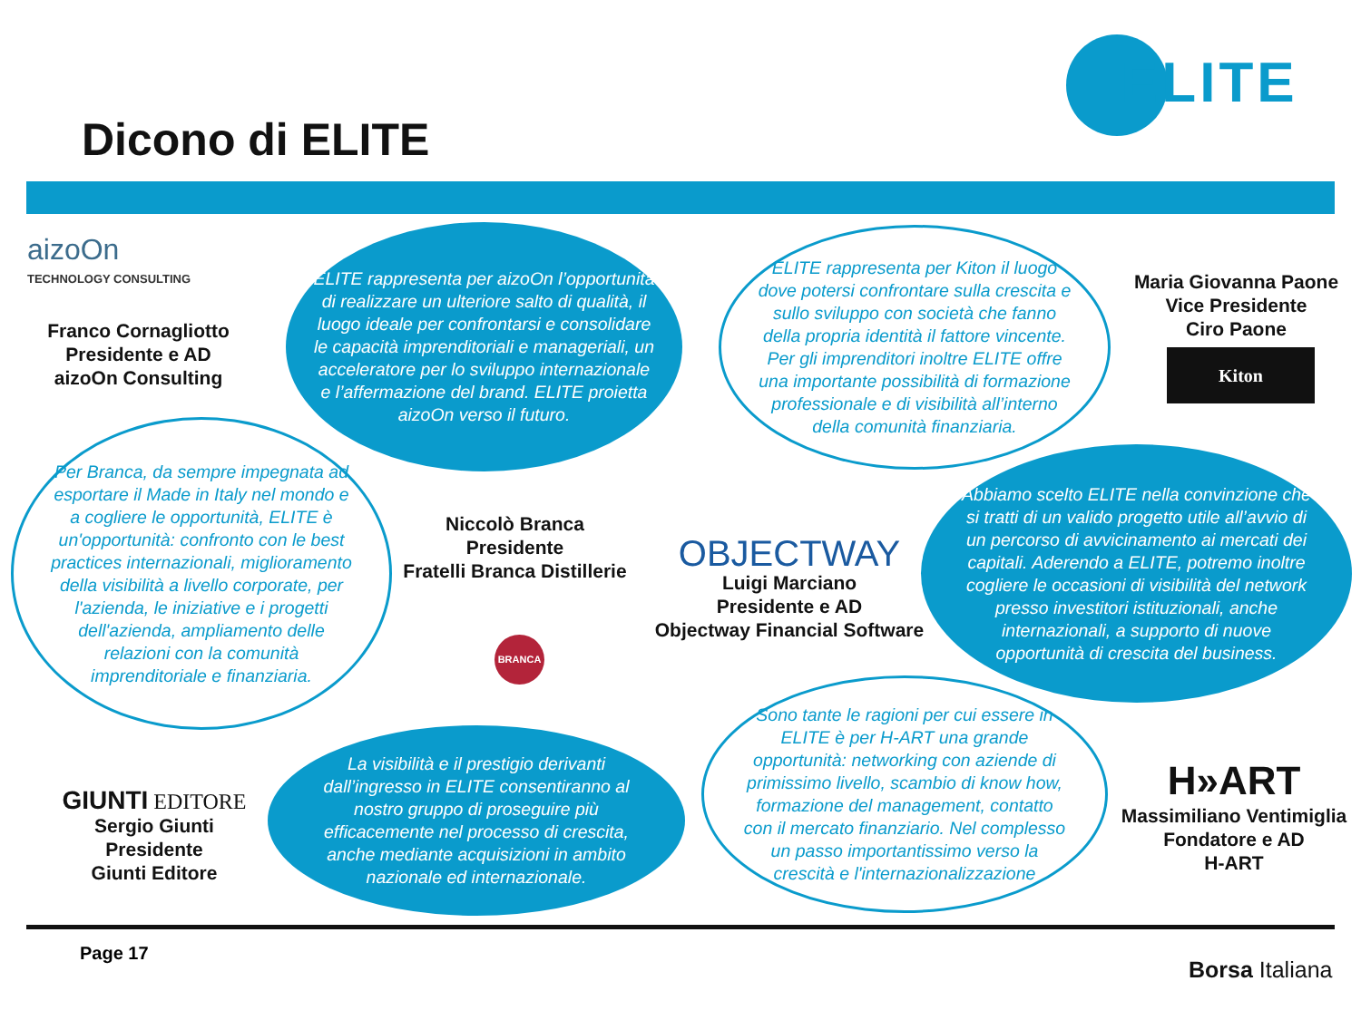Dicono di ELITE
ELITE
aizoOn
TECHNOLOGY CONSULTING
Franco Cornagliotto
Presidente e AD
aizoOn Consulting
ELITE rappresenta per aizoOn l’opportunità di realizzare un ulteriore salto di qualità, il luogo ideale per confrontarsi e consolidare le capacità imprenditoriali e manageriali, un acceleratore per lo sviluppo internazionale e l’affermazione del brand. ELITE proietta aizoOn verso il futuro.
ELITE rappresenta per Kiton il luogo dove potersi confrontare sulla crescita e sullo sviluppo con società che fanno della propria identità il fattore vincente. Per gli imprenditori inoltre ELITE offre una importante possibilità di formazione professionale e di visibilità all’interno della comunità finanziaria.
Maria Giovanna Paone
Vice Presidente
Ciro Paone
Kiton
Per Branca, da sempre impegnata ad esportare il Made in Italy nel mondo e a cogliere le opportunità, ELITE è un'opportunità: confronto con le best practices internazionali, miglioramento della visibilità a livello corporate, per l'azienda, le iniziative e i progetti dell'azienda, ampliamento delle relazioni con la comunità imprenditoriale e finanziaria.
Niccolò Branca
Presidente
Fratelli Branca Distillerie
BRANCA
OBJECTWAY
Luigi Marciano
Presidente e AD
Objectway Financial Software
Abbiamo scelto ELITE nella convinzione che si tratti di un valido progetto utile all’avvio di un percorso di avvicinamento ai mercati dei capitali. Aderendo a ELITE, potremo inoltre cogliere le occasioni di visibilità del network presso investitori istituzionali, anche internazionali, a supporto di nuove opportunità di crescita del business.
GIUNTI EDITORE
Sergio Giunti
Presidente
Giunti Editore
La visibilità e il prestigio derivanti dall’ingresso in ELITE consentiranno al nostro gruppo di proseguire più efficacemente nel processo di crescita, anche mediante acquisizioni in ambito nazionale ed internazionale.
Sono tante le ragioni per cui essere in ELITE è per H-ART una grande opportunità: networking con aziende di primissimo livello, scambio di know how, formazione del management, contatto con il mercato finanziario. Nel complesso un passo importantissimo verso la crescità e l'internazionalizzazione
H»ART
Massimiliano Ventimiglia
Fondatore e AD
H-ART
Page 17
Borsa Italiana